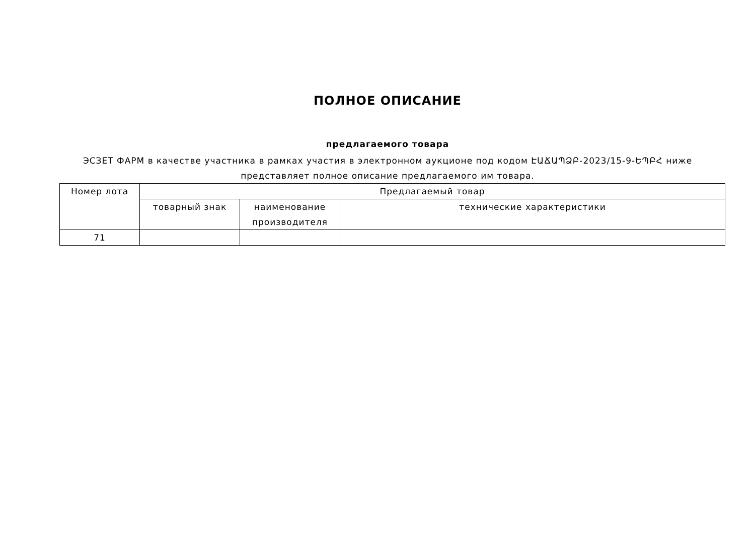ПОЛНОЕ ОПИСАНИЕ
предлагаемого товара
ЭСЗЕТ ФАРМ в качестве участника в рамках участия в электронном аукционе под кодом ԷԱՃԱՊՁԲ-2023/15-9-ԵՊԲՀ ниже представляет полное описание предлагаемого им товара.
| Номер лота | Предлагаемый товар | | |
| --- | --- | --- | --- |
| | товарный знак | наименование производителя | технические характеристики |
| 71 | | | |